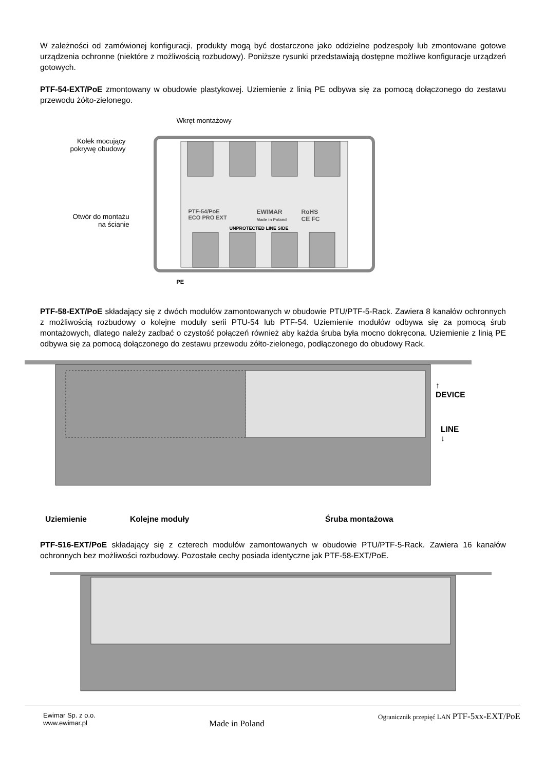W zależności od zamówionej konfiguracji, produkty mogą być dostarczone jako oddzielne podzespoły lub zmontowane gotowe urządzenia ochronne (niektóre z możliwością rozbudowy). Poniższe rysunki przedstawiają dostępne możliwe konfiguracje urządzeń gotowych.
PTF-54-EXT/PoE zmontowany w obudowie plastykowej. Uziemienie z linią PE odbywa się za pomocą dołączonego do zestawu przewodu żółto-zielonego.
Wkręt montażowy
Kołek mocujący
pokrywę obudowy
Otwór do montażu
na ścianie
PTF-54/PoE
ECO PRO EXT
EWIMAR
Made in Poland
RoHS
CE FC
UNPROTECTED LINE SIDE
PE
PTF-58-EXT/PoE składający się z dwóch modułów zamontowanych w obudowie PTU/PTF-5-Rack. Zawiera 8 kanałów ochronnych z możliwością rozbudowy o kolejne moduły serii PTU-54 lub PTF-54. Uziemienie modułów odbywa się za pomocą śrub montażowych, dlatego należy zadbać o czystość połączeń również aby każda śruba była mocno dokręcona. Uziemienie z linią PE odbywa się za pomocą dołączonego do zestawu przewodu żółto-zielonego, podłączonego do obudowy Rack.
↑
DEVICE
LINE
↓
Uziemienie Kolejne moduły Śruba montażowa
PTF-516-EXT/PoE składający się z czterech modułów zamontowanych w obudowie PTU/PTF-5-Rack. Zawiera 16 kanałów ochronnych bez możliwości rozbudowy. Pozostałe cechy posiada identyczne jak PTF-58-EXT/PoE.
Ewimar Sp. z o.o.
www.ewimar.pl
Made in Poland
Ogranicznik przepięć LAN PTF-5xx-EXT/PoE